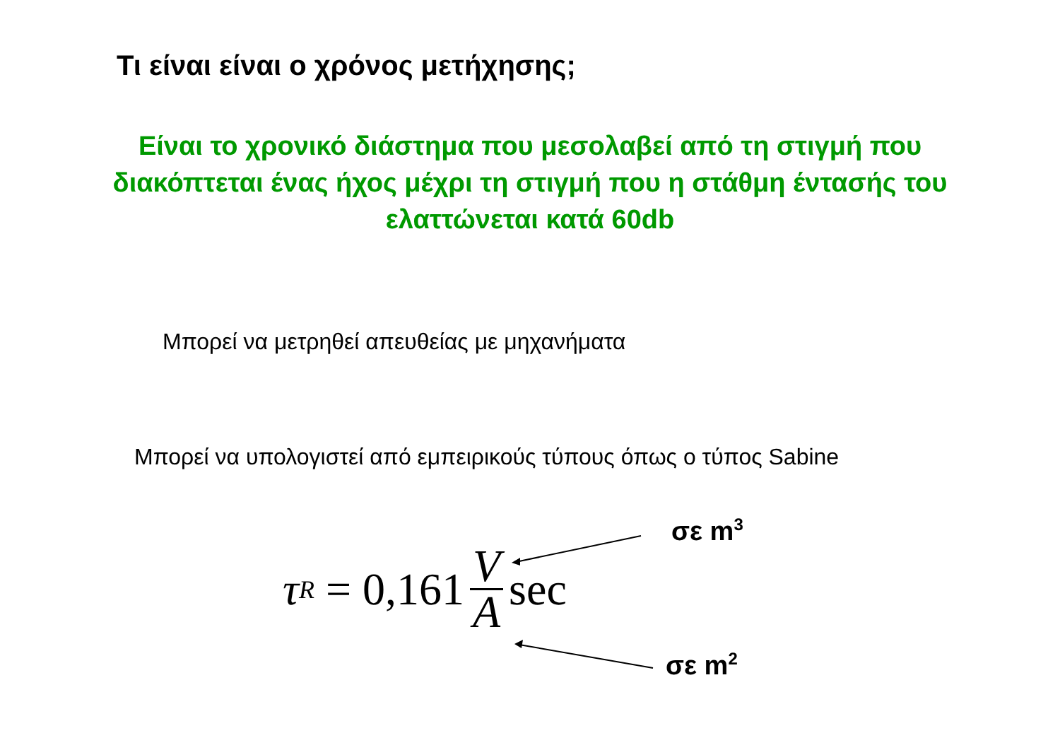Τι είναι είναι ο χρόνος μετήχησης;
Είναι το χρονικό διάστημα που μεσολαβεί από τη στιγμή που διακόπτεται ένας ήχος μέχρι τη στιγμή που η στάθμη έντασής του ελαττώνεται κατά 60db
Μπορεί να μετρηθεί απευθείας με μηχανήματα
Μπορεί να υπολογιστεί από εμπειρικούς τύπους όπως ο τύπος Sabine
τ<sub>R</sub> = 0,161 V A sec
σε m<sup>3</sup>
σε m<sup>2</sup>